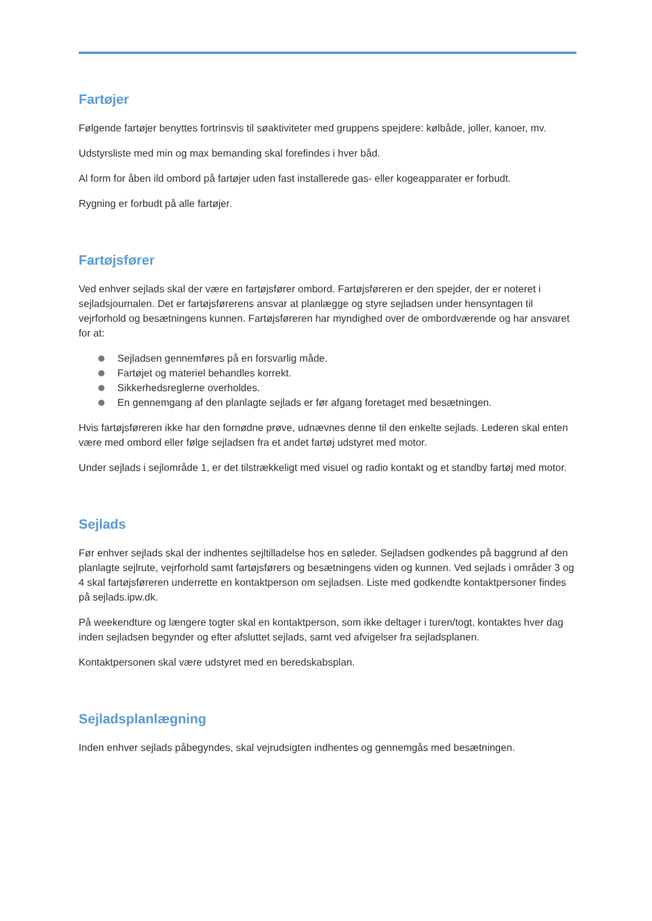Fartøjer
Følgende fartøjer benyttes fortrinsvis til søaktiviteter med gruppens spejdere: kølbåde, joller, kanoer, mv.
Udstyrsliste med min og max bemanding skal forefindes i hver båd.
Al form for åben ild ombord på fartøjer uden fast installerede gas- eller kogeapparater er forbudt.
Rygning er forbudt på alle fartøjer.
Fartøjsfører
Ved enhver sejlads skal der være en fartøjsfører ombord. Fartøjsføreren er den spejder, der er noteret i sejladsjournalen. Det er fartøjsførerens ansvar at planlægge og styre sejladsen under hensyntagen til vejrforhold og besætningens kunnen. Fartøjsføreren har myndighed over de ombordværende og har ansvaret for at:
Sejladsen gennemføres på en forsvarlig måde.
Fartøjet og materiel behandles korrekt.
Sikkerhedsreglerne overholdes.
En gennemgang af den planlagte sejlads er før afgang foretaget med besætningen.
Hvis fartøjsføreren ikke har den fornødne prøve, udnævnes denne til den enkelte sejlads. Lederen skal enten være med ombord eller følge sejladsen fra et andet fartøj udstyret med motor.
Under sejlads i sejlområde 1, er det tilstrækkeligt med visuel og radio kontakt og et standby fartøj med motor.
Sejlads
Før enhver sejlads skal der indhentes sejltilladelse hos en søleder. Sejladsen godkendes på baggrund af den planlagte sejlrute, vejrforhold samt fartøjsførers og besætningens viden og kunnen. Ved sejlads i områder 3 og 4 skal fartøjsføreren underrette en kontaktperson om sejladsen. Liste med godkendte kontaktpersoner findes på sejlads.ipw.dk.
På weekendture og længere togter skal en kontaktperson, som ikke deltager i turen/togt, kontaktes hver dag inden sejladsen begynder og efter afsluttet sejlads, samt ved afvigelser fra sejladsplanen.
Kontaktpersonen skal være udstyret med en beredskabsplan.
Sejladsplanlægning
Inden enhver sejlads påbegyndes, skal vejrudsigten indhentes og gennemgås med besætningen.